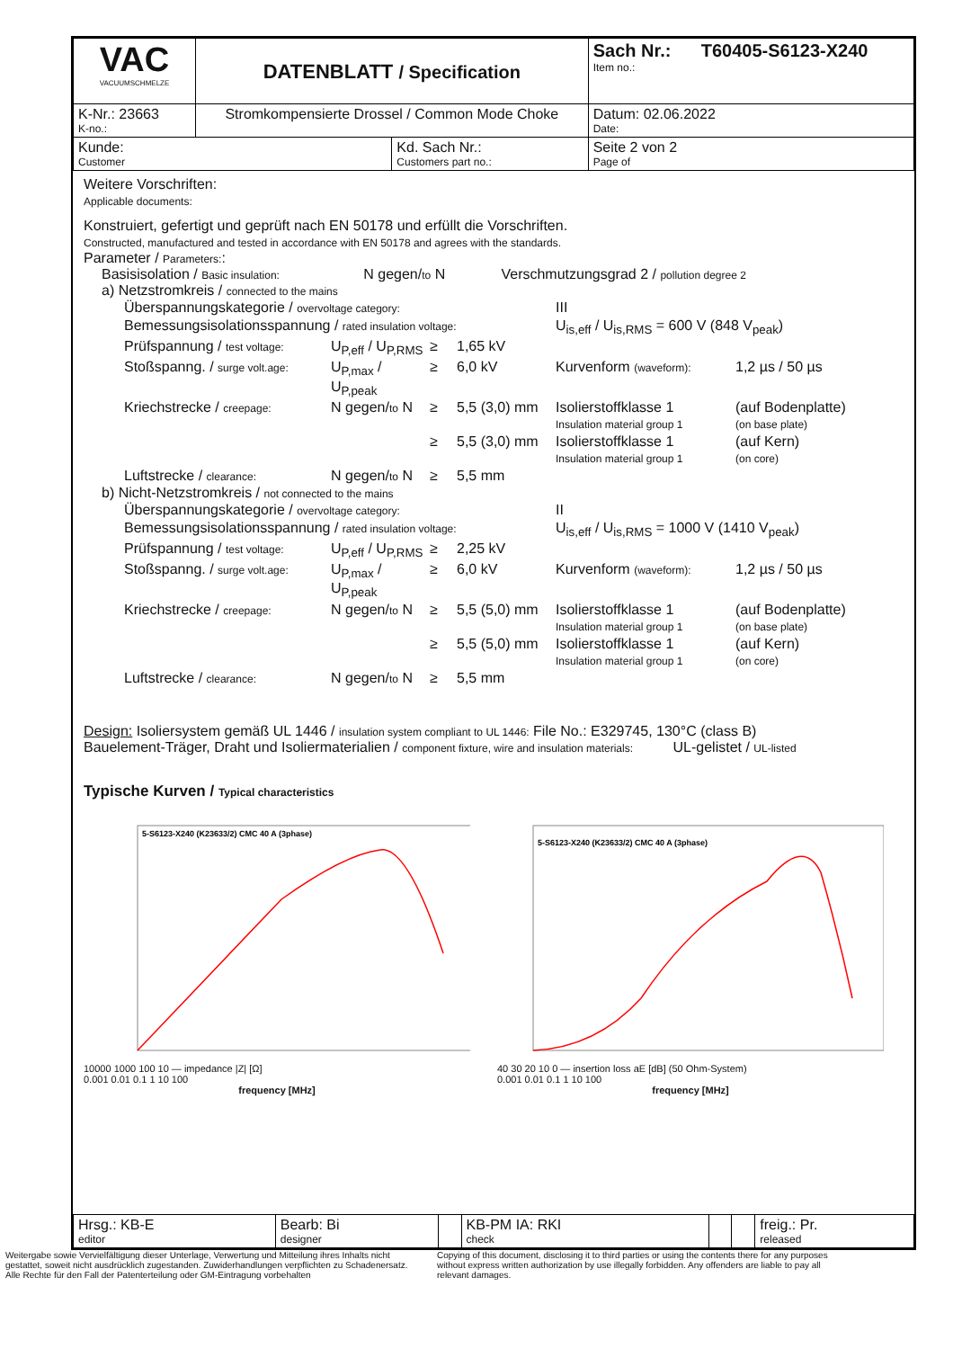| VAC VACUUMSCHMELZE | DATENBLATT / Specification | | Sach Nr.: T60405-S6123-X240 Item no.: | |
| K-Nr.: 23663 K-no.: | Stromkompensierte Drossel / Common Mode Choke | | | Datum: 02.06.2022 Date: |
| Kunde: Customer | | Kd. Sach Nr.: Customers part no.: | | Seite 2 von 2 Page of |
Weitere Vorschriften:
Applicable documents:
Konstruiert, gefertigt und geprüft nach EN 50178 und erfüllt die Vorschriften.
Constructed, manufactured and tested in accordance with EN 50178 and agrees with the standards.
Parameter / Parameters::
Basisisolation / Basic insulation: N gegen/to N Verschmutzungsgrad 2 / pollution degree 2
a) Netzstromkreis / connected to the mains
Überspannungskategorie / overvoltage category:
III
Bemessungsisolationsspannung / rated insulation voltage:
U<sub>is,eff</sub> / U<sub>is,RMS</sub> = 600 V (848 V<sub>peak</sub>)
Prüfspannung / test voltage:
U<sub>P,eff</sub> / U<sub>P,RMS</sub>
≥
1,65 kV
Stoßspanng. / surge volt.age:
U<sub>P,max</sub> / U<sub>P,peak</sub>
≥
6,0 kV
Kurvenform (waveform):
1,2 µs / 50 µs
Kriechstrecke / creepage:
N gegen/to N
≥
5,5 (3,0) mm
Isolierstoffklasse 1
Insulation material group 1
(auf Bodenplatte)
(on base plate)
≥
5,5 (3,0) mm
Isolierstoffklasse 1
Insulation material group 1
(auf Kern)
(on core)
Luftstrecke / clearance:
N gegen/to N
≥
5,5 mm
b) Nicht-Netzstromkreis / not connected to the mains
Überspannungskategorie / overvoltage category:
II
Bemessungsisolationsspannung / rated insulation voltage:
U<sub>is,eff</sub> / U<sub>is,RMS</sub> = 1000 V (1410 V<sub>peak</sub>)
Prüfspannung / test voltage:
U<sub>P,eff</sub> / U<sub>P,RMS</sub>
≥
2,25 kV
Stoßspanng. / surge volt.age:
U<sub>P,max</sub> / U<sub>P,peak</sub>
≥
6,0 kV
Kurvenform (waveform):
1,2 µs / 50 µs
Kriechstrecke / creepage:
N gegen/to N
≥
5,5 (5,0) mm
Isolierstoffklasse 1
Insulation material group 1
(auf Bodenplatte)
(on base plate)
≥
5,5 (5,0) mm
Isolierstoffklasse 1
Insulation material group 1
(auf Kern)
(on core)
Luftstrecke / clearance:
N gegen/to N
≥
5,5 mm
Design: Isoliersystem gemäß UL 1446 / insulation system compliant to UL 1446: File No.: E329745, 130°C (class B)
Bauelement-Träger, Draht und Isoliermaterialien / component fixture, wire and insulation materials: UL-gelistet / UL-listed
Typische Kurven / Typical characteristics
5-S6123-X240 (K23633/2) CMC 40 A (3phase)
10000 1000 100 10 — impedance |Z| [Ω]
0.001 0.01 0.1 1 10 100
frequency [MHz]
5-S6123-X240 (K23633/2) CMC 40 A (3phase)
40 30 20 10 0 — insertion loss aE [dB] (50 Ohm-System)
0.001 0.01 0.1 1 10 100
frequency [MHz]
| Hrsg.: KB-E editor | Bearb: Bi designer | | KB-PM IA: RKI check | | | freig.: Pr. released |
Weitergabe sowie Vervielfältigung dieser Unterlage, Verwertung und Mitteilung ihres Inhalts nicht gestattet, soweit nicht ausdrücklich zugestanden. Zuwiderhandlungen verpflichten zu Schadenersatz. Alle Rechte für den Fall der Patenterteilung oder GM-Eintragung vorbehalten
Copying of this document, disclosing it to third parties or using the contents there for any purposes without express written authorization by use illegally forbidden. Any offenders are liable to pay all relevant damages.